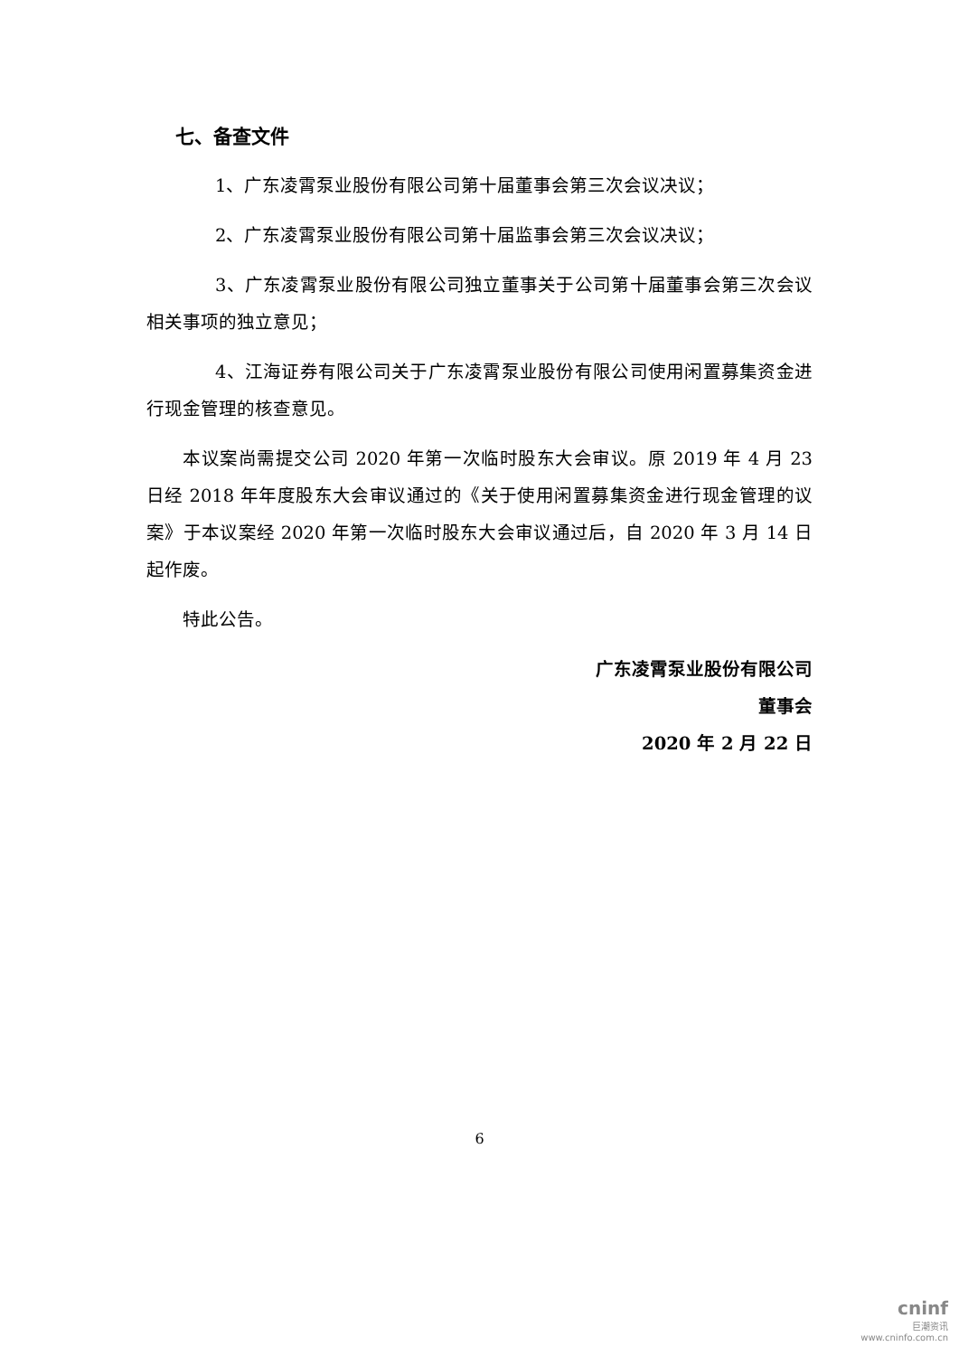七、备查文件
1、广东凌霄泵业股份有限公司第十届董事会第三次会议决议；
2、广东凌霄泵业股份有限公司第十届监事会第三次会议决议；
3、广东凌霄泵业股份有限公司独立董事关于公司第十届董事会第三次会议相关事项的独立意见；
4、江海证券有限公司关于广东凌霄泵业股份有限公司使用闲置募集资金进行现金管理的核查意见。
本议案尚需提交公司 2020 年第一次临时股东大会审议。原 2019 年 4 月 23 日经 2018 年年度股东大会审议通过的《关于使用闲置募集资金进行现金管理的议案》于本议案经 2020 年第一次临时股东大会审议通过后，自 2020 年 3 月 14 日起作废。
特此公告。
广东凌霄泵业股份有限公司
董事会
2020 年 2 月 22 日
6
cninf
巨潮资讯
www.cninfo.com.cn